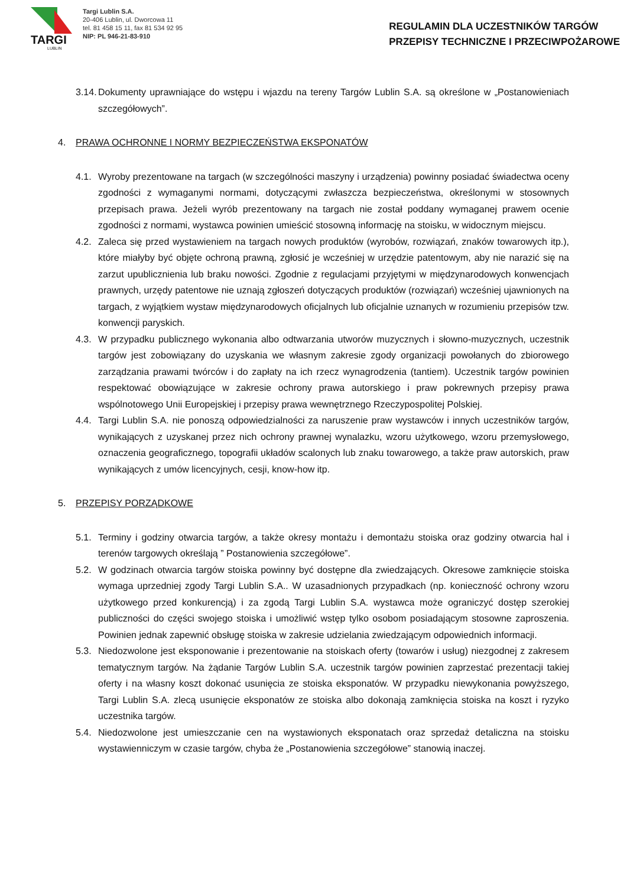TARGI
LUBLIN
Targi Lublin S.A.
20-406 Lublin, ul. Dworcowa 11
tel. 81 458 15 11, fax 81 534 92 95
NIP: PL 946-21-83-910
REGULAMIN DLA UCZESTNIKÓW TARGÓW
PRZEPISY TECHNICZNE I PRZECIWPOŻAROWE
3.14. Dokumenty uprawniające do wstępu i wjazdu na tereny Targów Lublin S.A. są określone w „Postanowieniach szczegółowych”.
4. PRAWA OCHRONNE I NORMY BEZPIECZEŃSTWA EKSPONATÓW
4.1. Wyroby prezentowane na targach (w szczególności maszyny i urządzenia) powinny posiadać świadectwa oceny zgodności z wymaganymi normami, dotyczącymi zwłaszcza bezpieczeństwa, określonymi w stosownych przepisach prawa. Jeżeli wyrób prezentowany na targach nie został poddany wymaganej prawem ocenie zgodności z normami, wystawca powinien umieścić stosowną informację na stoisku, w widocznym miejscu.
4.2. Zaleca się przed wystawieniem na targach nowych produktów (wyrobów, rozwiązań, znaków towarowych itp.), które miałyby być objęte ochroną prawną, zgłosić je wcześniej w urzędzie patentowym, aby nie narazić się na zarzut upublicznienia lub braku nowości. Zgodnie z regulacjami przyjętymi w międzynarodowych konwencjach prawnych, urzędy patentowe nie uznają zgłoszeń dotyczących produktów (rozwiązań) wcześniej ujawnionych na targach, z wyjątkiem wystaw międzynarodowych oficjalnych lub oficjalnie uznanych w rozumieniu przepisów tzw. konwencji paryskich.
4.3. W przypadku publicznego wykonania albo odtwarzania utworów muzycznych i słowno-muzycznych, uczestnik targów jest zobowiązany do uzyskania we własnym zakresie zgody organizacji powołanych do zbiorowego zarządzania prawami twórców i do zapłaty na ich rzecz wynagrodzenia (tantiem). Uczestnik targów powinien respektować obowiązujące w zakresie ochrony prawa autorskiego i praw pokrewnych przepisy prawa wspólnotowego Unii Europejskiej i przepisy prawa wewnętrznego Rzeczypospolitej Polskiej.
4.4. Targi Lublin S.A. nie ponoszą odpowiedzialności za naruszenie praw wystawców i innych uczestników targów, wynikających z uzyskanej przez nich ochrony prawnej wynalazku, wzoru użytkowego, wzoru przemysłowego, oznaczenia geograficznego, topografii układów scalonych lub znaku towarowego, a także praw autorskich, praw wynikających z umów licencyjnych, cesji, know-how itp.
5. PRZEPISY PORZĄDKOWE
5.1. Terminy i godziny otwarcia targów, a także okresy montażu i demontażu stoiska oraz godziny otwarcia hal i terenów targowych określają ” Postanowienia szczegółowe”.
5.2. W godzinach otwarcia targów stoiska powinny być dostępne dla zwiedzających. Okresowe zamknięcie stoiska wymaga uprzedniej zgody Targi Lublin S.A.. W uzasadnionych przypadkach (np. konieczność ochrony wzoru użytkowego przed konkurencją) i za zgodą Targi Lublin S.A. wystawca może ograniczyć dostęp szerokiej publiczności do części swojego stoiska i umożliwić wstęp tylko osobom posiadającym stosowne zaproszenia. Powinien jednak zapewnić obsługę stoiska w zakresie udzielania zwiedzającym odpowiednich informacji.
5.3. Niedozwolone jest eksponowanie i prezentowanie na stoiskach oferty (towarów i usług) niezgodnej z zakresem tematycznym targów. Na żądanie Targów Lublin S.A. uczestnik targów powinien zaprzestać prezentacji takiej oferty i na własny koszt dokonać usunięcia ze stoiska eksponatów. W przypadku niewykonania powyższego, Targi Lublin S.A. zlecą usunięcie eksponatów ze stoiska albo dokonają zamknięcia stoiska na koszt i ryzyko uczestnika targów.
5.4. Niedozwolone jest umieszczanie cen na wystawionych eksponatach oraz sprzedaż detaliczna na stoisku wystawienniczym w czasie targów, chyba że „Postanowienia szczegółowe” stanowią inaczej.